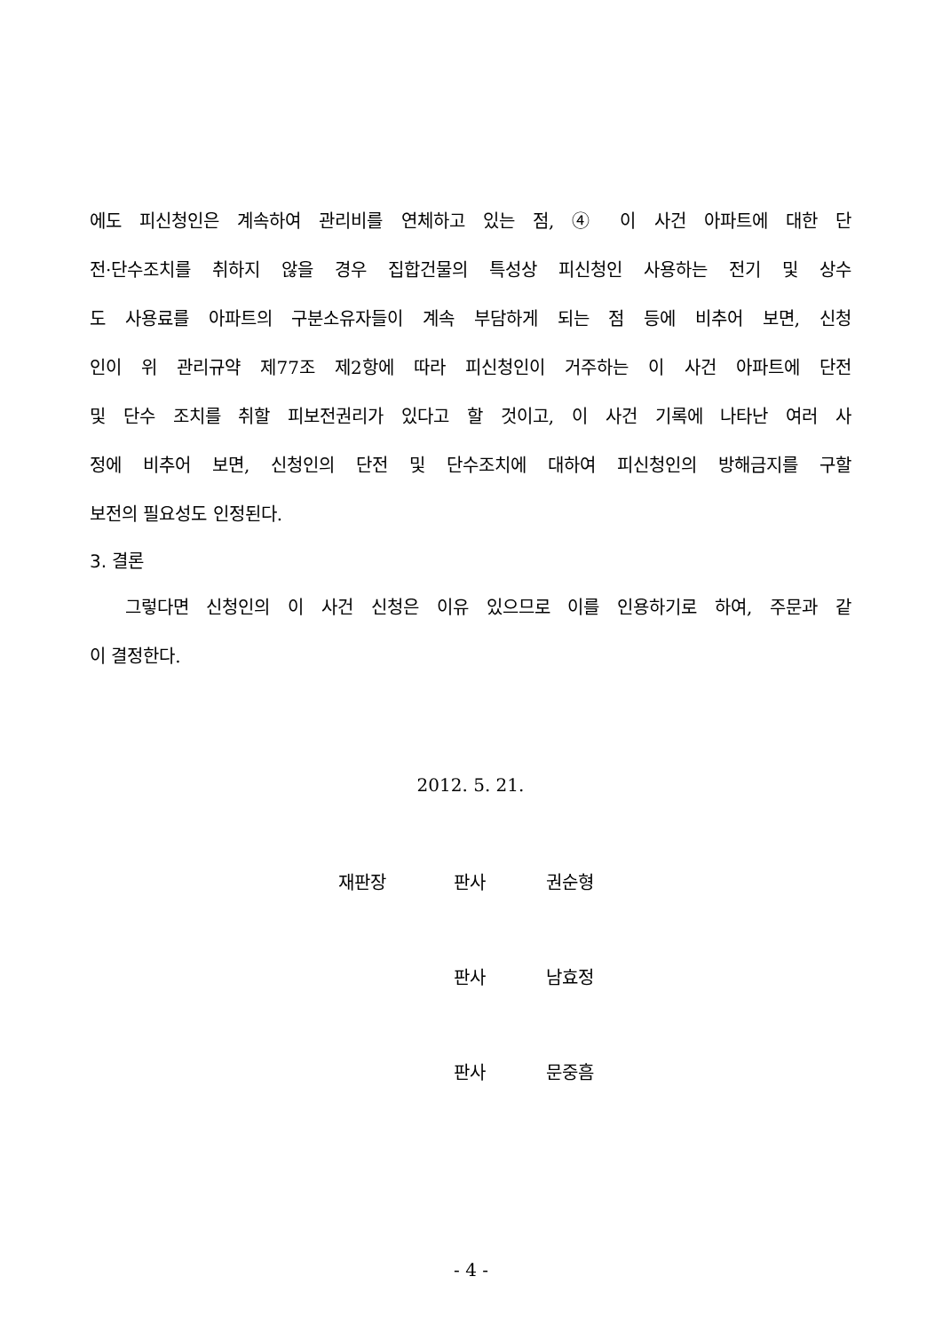에도 피신청인은 계속하여 관리비를 연체하고 있는 점, ④ 이 사건 아파트에 대한 단
전·단수조치를 취하지 않을 경우 집합건물의 특성상 피신청인 사용하는 전기 및 상수
도 사용료를 아파트의 구분소유자들이 계속 부담하게 되는 점 등에 비추어 보면, 신청
인이 위 관리규약 제77조 제2항에 따라 피신청인이 거주하는 이 사건 아파트에 단전
및 단수 조치를 취할 피보전권리가 있다고 할 것이고, 이 사건 기록에 나타난 여러 사
정에 비추어 보면, 신청인의 단전 및 단수조치에 대하여 피신청인의 방해금지를 구할
보전의 필요성도 인정된다.
3. 결론
그렇다면 신청인의 이 사건 신청은 이유 있으므로 이를 인용하기로 하여, 주문과 같
이 결정한다.
2012. 5. 21.
재판장 판사 권순형
판사 남효정
판사 문중흠
- 4 -